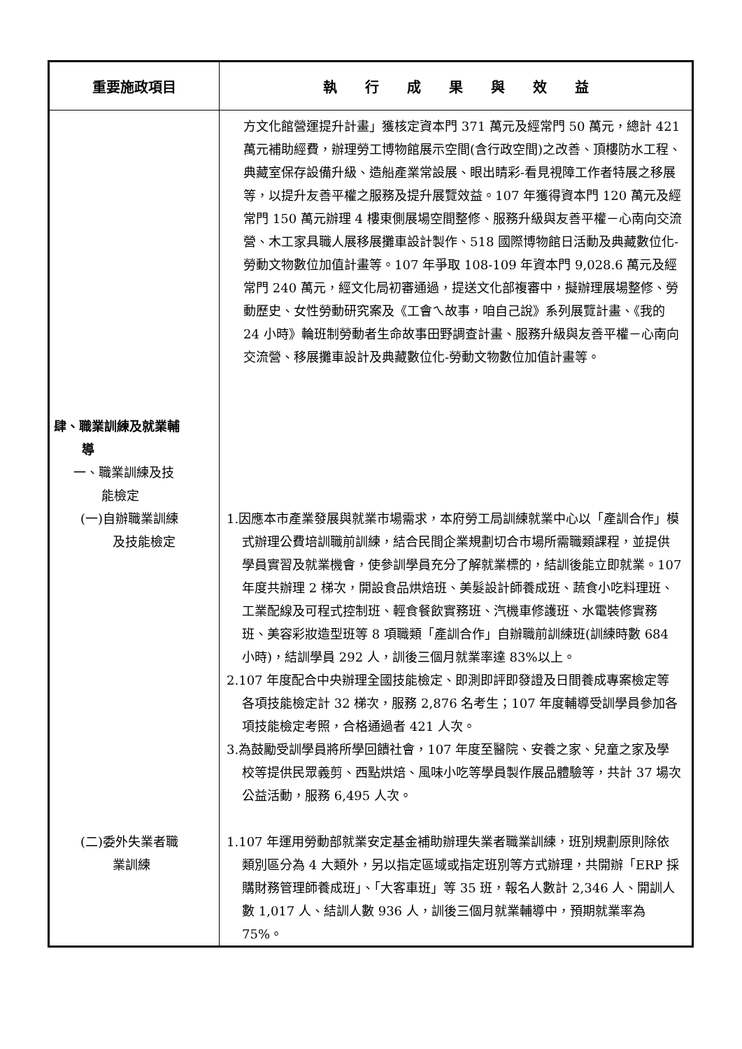| 重要施政項目 | 執 行 成 果 與 效 益 |
| --- | --- |
| | 方文化館營運提升計畫」獲核定資本門 371 萬元及經常門 50 萬元，總計 421 萬元補助經費，辦理勞工博物館展示空間(含行政空間)之改善、頂樓防水工程、典藏室保存設備升級、造船產業常設展、眼出睛彩-看見視障工作者特展之移展等，以提升友善平權之服務及提升展覽效益。107 年獲得資本門 120 萬元及經常門 150 萬元辦理 4 樓東側展場空間整修、服務升級與友善平權－心南向交流營、木工家具職人展移展攤車設計製作、518 國際博物館日活動及典藏數位化-勞動文物數位加值計畫等。107 年爭取 108-109 年資本門 9,028.6 萬元及經常門 240 萬元，經文化局初審通過，提送文化部複審中，擬辦理展場整修、勞動歷史、女性勞動研究案及《工會ㄟ故事，咱自己說》系列展覽計畫、《我的 24 小時》輪班制勞動者生命故事田野調查計畫、服務升級與友善平權－心南向交流營、移展攤車設計及典藏數位化-勞動文物數位加值計畫等。 |
| 肆、職業訓練及就業輔 導 一、職業訓練及技 能檢定 (一)自辦職業訓練 及技能檢定 | 1.因應本市產業發展與就業市場需求，本府勞工局訓練就業中心以「產訓合作」模式辦理公費培訓職前訓練，結合民間企業規劃切合市場所需職類課程，並提供學員實習及就業機會，使參訓學員充分了解就業標的，結訓後能立即就業。107 年度共辦理 2 梯次，開設食品烘焙班、美髮設計師養成班、蔬食小吃料理班、工業配線及可程式控制班、輕食餐飲實務班、汽機車修護班、水電裝修實務班、美容彩妝造型班等 8 項職類「產訓合作」自辦職前訓練班(訓練時數 684 小時)，結訓學員 292 人，訓後三個月就業率達 83%以上。 2.107 年度配合中央辦理全國技能檢定、即測即評即發證及日間養成專案檢定等各項技能檢定計 32 梯次，服務 2,876 名考生；107 年度輔導受訓學員參加各項技能檢定考照，合格通過者 421 人次。 3.為鼓勵受訓學員將所學回饋社會，107 年度至醫院、安養之家、兒童之家及學校等提供民眾義剪、西點烘焙、風味小吃等學員製作展品體驗等，共計 37 場次公益活動，服務 6,495 人次。 |
| (二)委外失業者職 業訓練 | 1.107 年運用勞動部就業安定基金補助辦理失業者職業訓練，班別規劃原則除依類別區分為 4 大類外，另以指定區域或指定班別等方式辦理，共開辦「ERP 採購財務管理師養成班」、「大客車班」等 35 班，報名人數計 2,346 人、開訓人數 1,017 人、結訓人數 936 人，訓後三個月就業輔導中，預期就業率為 75%。 |